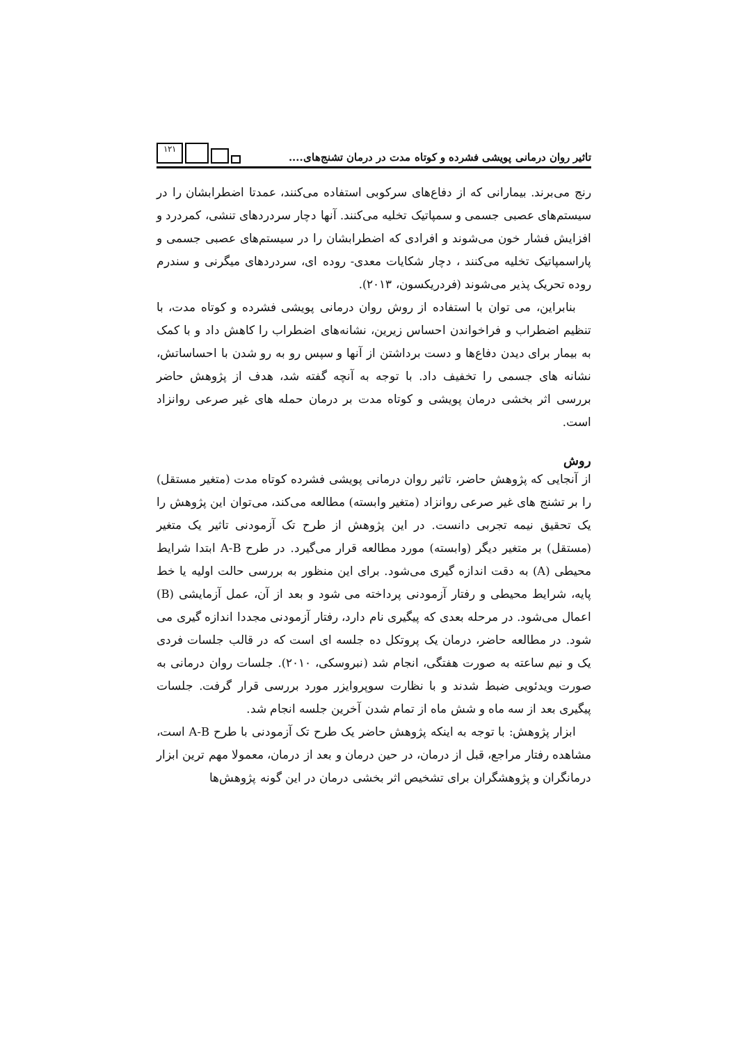تاثیر روان درمانی پویشی فشرده و کوتاه مدت در درمان تشنج‌های.... ۱۲۱
رنج می‌برند. بیمارانی که از دفاع‌های سرکوبی استفاده می‌کنند، عمدتا اضطرابشان را در سیستم‌های عصبی جسمی و سمپاتیک تخلیه می‌کنند. آنها دچار سردردهای تنشی، کمردرد و افزایش فشار خون می‌شوند و افرادی که اضطرابشان را در سیستم‌های عصبی جسمی و پاراسمپاتیک تخلیه می‌کنند ، دچار شکایات معدی- روده ای، سردردهای میگرنی و سندرم روده تحریک پذیر می‌شوند (فردریکسون، ۲۰۱۳).
بنابراین، می توان با استفاده از روش روان درمانی پویشی فشرده و کوتاه مدت، با تنظیم اضطراب و فراخواندن احساس زیرین، نشانه‌های اضطراب را کاهش داد و با کمک به بیمار برای دیدن دفاع‌ها و دست برداشتن از آنها و سپس رو به رو شدن با احساساتش، نشانه های جسمی را تخفیف داد. با توجه به آنچه گفته شد، هدف از پژوهش حاضر بررسی اثر بخشی درمان پویشی و کوتاه مدت بر درمان حمله های غیر صرعی روانزاد است.
روش
از آنجایی که پژوهش حاضر، تاثیر روان درمانی پویشی فشرده کوتاه مدت (متغیر مستقل) را بر تشنج های غیر صرعی روانزاد (متغیر وابسته) مطالعه می‌کند، می‌توان این پژوهش را یک تحقیق نیمه تجربی دانست. در این پژوهش از طرح تک آزمودنی تاثیر یک متغیر (مستقل) بر متغیر دیگر (وابسته) مورد مطالعه قرار می‌گیرد. در طرح A-B ابتدا شرایط محیطی (A) به دقت اندازه گیری می‌شود. برای این منظور به بررسی حالت اولیه یا خط پایه، شرایط محیطی و رفتار آزمودنی پرداخته می شود و بعد از آن، عمل آزمایشی (B) اعمال می‌شود. در مرحله بعدی که پیگیری نام دارد، رفتار آزمودنی مجددا اندازه گیری می شود. در مطالعه حاضر، درمان یک پروتکل ده جلسه ای است که در قالب جلسات فردی یک و نیم ساعته به صورت هفتگی، انجام شد (نبروسکی، ۲۰۱۰). جلسات روان درمانی به صورت ویدئویی ضبط شدند و با نظارت سوپروایزر مورد بررسی قرار گرفت. جلسات پیگیری بعد از سه ماه و شش ماه از تمام شدن آخرین جلسه انجام شد.
ابزار پژوهش: با توجه به اینکه پژوهش حاضر یک طرح تک آزمودنی با طرح A-B است، مشاهده رفتار مراجع، قبل از درمان، در حین درمان و بعد از درمان، معمولا مهم ترین ابزار درمانگران و پژوهشگران برای تشخیص اثر بخشی درمان در این گونه پژوهش‌ها